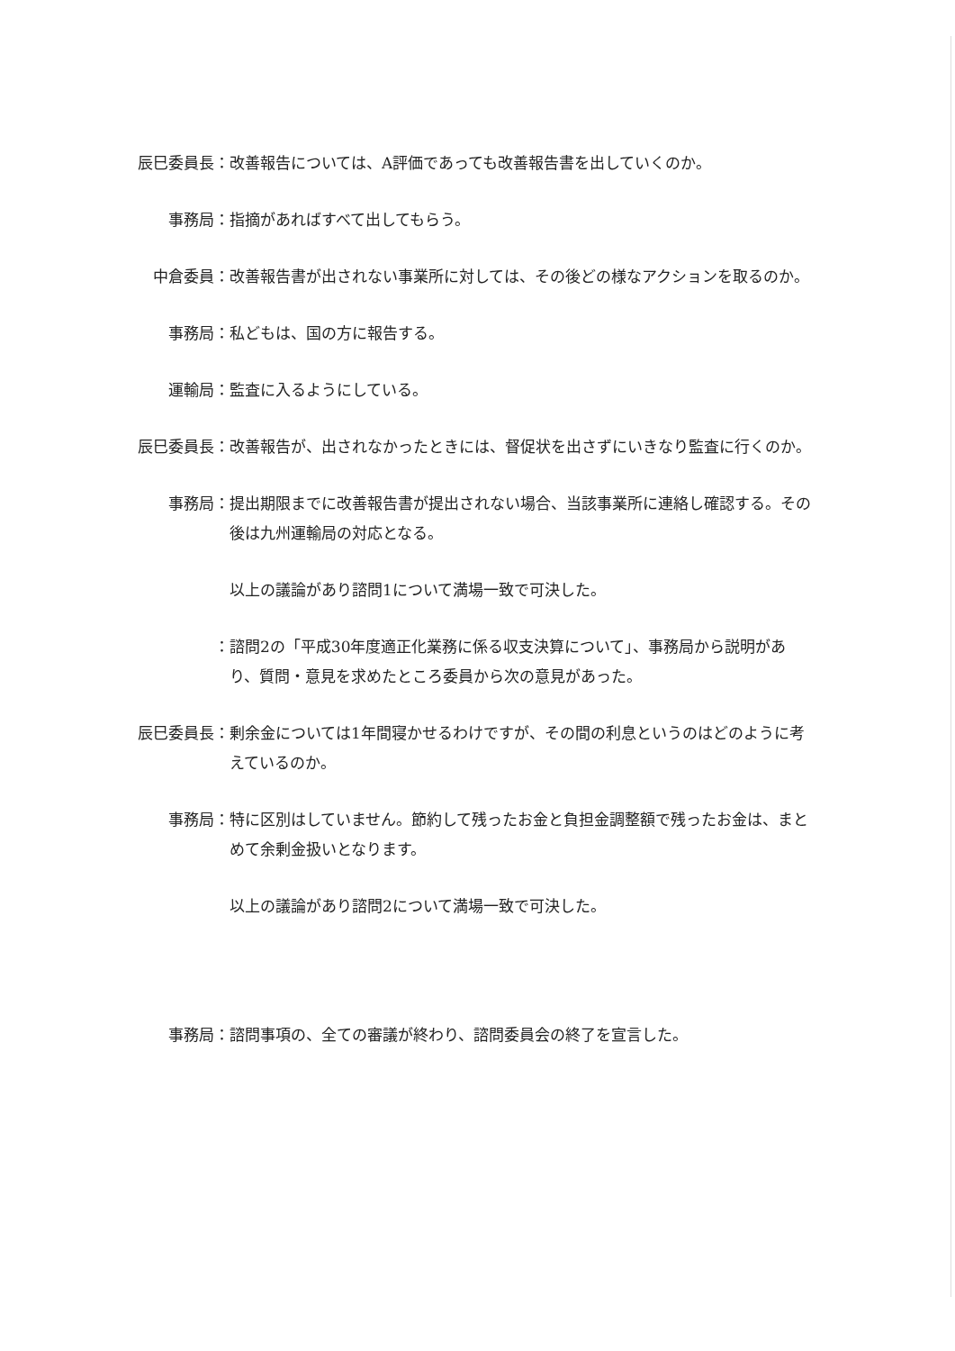辰巳委員長： 改善報告については、A評価であっても改善報告書を出していくのか。
事務局： 指摘があればすべて出してもらう。
中倉委員： 改善報告書が出されない事業所に対しては、その後どの様なアクションを取るのか。
事務局： 私どもは、国の方に報告する。
運輸局： 監査に入るようにしている。
辰巳委員長： 改善報告が、出されなかったときには、督促状を出さずにいきなり監査に行くのか。
事務局： 提出期限までに改善報告書が提出されない場合、当該事業所に連絡し確認する。その後は九州運輸局の対応となる。
以上の議論があり諮問1について満場一致で可決した。
： 諮問2の「平成30年度適正化業務に係る収支決算について」、事務局から説明があり、質問・意見を求めたところ委員から次の意見があった。
辰巳委員長： 剰余金については1年間寝かせるわけですが、その間の利息というのはどのように考えているのか。
事務局： 特に区別はしていません。節約して残ったお金と負担金調整額で残ったお金は、まとめて余剰金扱いとなります。
以上の議論があり諮問2について満場一致で可決した。
事務局： 諮問事項の、全ての審議が終わり、諮問委員会の終了を宣言した。